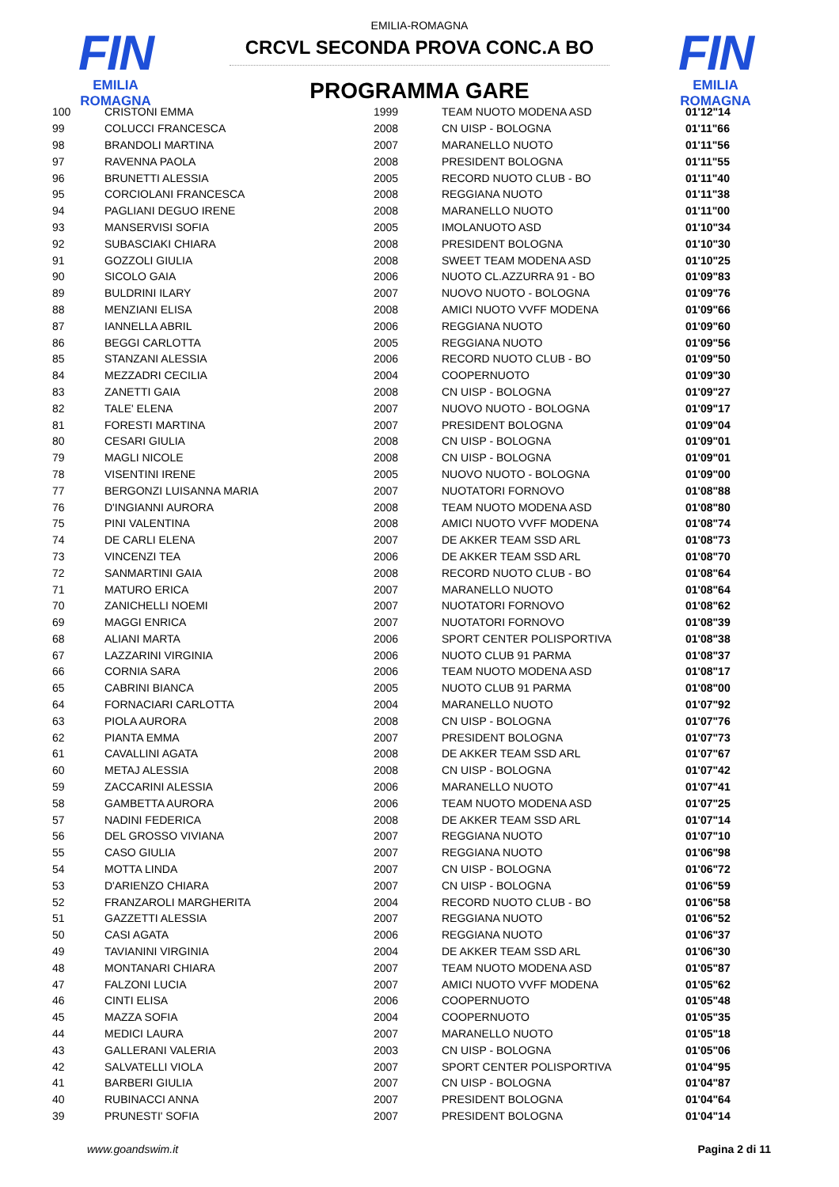FIN
EMILIA ROMAGNA
FIN
EMILIA ROMAGNA
EMILIA-ROMAGNA
CRCVL SECONDA PROVA CONC.A BO
PROGRAMMA GARE
| 100 | CRISTONI EMMA | 1999 | TEAM NUOTO MODENA ASD | 01'12"14 |
| 99 | COLUCCI FRANCESCA | 2008 | CN UISP - BOLOGNA | 01'11"66 |
| 98 | BRANDOLI MARTINA | 2007 | MARANELLO NUOTO | 01'11"56 |
| 97 | RAVENNA PAOLA | 2008 | PRESIDENT BOLOGNA | 01'11"55 |
| 96 | BRUNETTI ALESSIA | 2005 | RECORD NUOTO CLUB - BO | 01'11"40 |
| 95 | CORCIOLANI FRANCESCA | 2008 | REGGIANA NUOTO | 01'11"38 |
| 94 | PAGLIANI DEGUO IRENE | 2008 | MARANELLO NUOTO | 01'11"00 |
| 93 | MANSERVISI SOFIA | 2005 | IMOLANUOTO ASD | 01'10"34 |
| 92 | SUBASCIAKI CHIARA | 2008 | PRESIDENT BOLOGNA | 01'10"30 |
| 91 | GOZZOLI GIULIA | 2008 | SWEET TEAM MODENA ASD | 01'10"25 |
| 90 | SICOLO GAIA | 2006 | NUOTO CL.AZZURRA 91 - BO | 01'09"83 |
| 89 | BULDRINI ILARY | 2007 | NUOVO NUOTO - BOLOGNA | 01'09"76 |
| 88 | MENZIANI ELISA | 2008 | AMICI NUOTO VVFF MODENA | 01'09"66 |
| 87 | IANNELLA ABRIL | 2006 | REGGIANA NUOTO | 01'09"60 |
| 86 | BEGGI CARLOTTA | 2005 | REGGIANA NUOTO | 01'09"56 |
| 85 | STANZANI ALESSIA | 2006 | RECORD NUOTO CLUB - BO | 01'09"50 |
| 84 | MEZZADRI CECILIA | 2004 | COOPERNUOTO | 01'09"30 |
| 83 | ZANETTI GAIA | 2008 | CN UISP - BOLOGNA | 01'09"27 |
| 82 | TALE' ELENA | 2007 | NUOVO NUOTO - BOLOGNA | 01'09"17 |
| 81 | FORESTI MARTINA | 2007 | PRESIDENT BOLOGNA | 01'09"04 |
| 80 | CESARI GIULIA | 2008 | CN UISP - BOLOGNA | 01'09"01 |
| 79 | MAGLI NICOLE | 2008 | CN UISP - BOLOGNA | 01'09"01 |
| 78 | VISENTINI IRENE | 2005 | NUOVO NUOTO - BOLOGNA | 01'09"00 |
| 77 | BERGONZI LUISANNA MARIA | 2007 | NUOTATORI FORNOVO | 01'08"88 |
| 76 | D'INGIANNI AURORA | 2008 | TEAM NUOTO MODENA ASD | 01'08"80 |
| 75 | PINI VALENTINA | 2008 | AMICI NUOTO VVFF MODENA | 01'08"74 |
| 74 | DE CARLI ELENA | 2007 | DE AKKER TEAM SSD ARL | 01'08"73 |
| 73 | VINCENZI TEA | 2006 | DE AKKER TEAM SSD ARL | 01'08"70 |
| 72 | SANMARTINI GAIA | 2008 | RECORD NUOTO CLUB - BO | 01'08"64 |
| 71 | MATURO ERICA | 2007 | MARANELLO NUOTO | 01'08"64 |
| 70 | ZANICHELLI NOEMI | 2007 | NUOTATORI FORNOVO | 01'08"62 |
| 69 | MAGGI ENRICA | 2007 | NUOTATORI FORNOVO | 01'08"39 |
| 68 | ALIANI MARTA | 2006 | SPORT CENTER POLISPORTIVA | 01'08"38 |
| 67 | LAZZARINI VIRGINIA | 2006 | NUOTO CLUB 91 PARMA | 01'08"37 |
| 66 | CORNIA SARA | 2006 | TEAM NUOTO MODENA ASD | 01'08"17 |
| 65 | CABRINI BIANCA | 2005 | NUOTO CLUB 91 PARMA | 01'08"00 |
| 64 | FORNACIARI CARLOTTA | 2004 | MARANELLO NUOTO | 01'07"92 |
| 63 | PIOLA AURORA | 2008 | CN UISP - BOLOGNA | 01'07"76 |
| 62 | PIANTA EMMA | 2007 | PRESIDENT BOLOGNA | 01'07"73 |
| 61 | CAVALLINI AGATA | 2008 | DE AKKER TEAM SSD ARL | 01'07"67 |
| 60 | METAJ ALESSIA | 2008 | CN UISP - BOLOGNA | 01'07"42 |
| 59 | ZACCARINI ALESSIA | 2006 | MARANELLO NUOTO | 01'07"41 |
| 58 | GAMBETTA AURORA | 2006 | TEAM NUOTO MODENA ASD | 01'07"25 |
| 57 | NADINI FEDERICA | 2008 | DE AKKER TEAM SSD ARL | 01'07"14 |
| 56 | DEL GROSSO VIVIANA | 2007 | REGGIANA NUOTO | 01'07"10 |
| 55 | CASO GIULIA | 2007 | REGGIANA NUOTO | 01'06"98 |
| 54 | MOTTA LINDA | 2007 | CN UISP - BOLOGNA | 01'06"72 |
| 53 | D'ARIENZO CHIARA | 2007 | CN UISP - BOLOGNA | 01'06"59 |
| 52 | FRANZAROLI MARGHERITA | 2004 | RECORD NUOTO CLUB - BO | 01'06"58 |
| 51 | GAZZETTI ALESSIA | 2007 | REGGIANA NUOTO | 01'06"52 |
| 50 | CASI AGATA | 2006 | REGGIANA NUOTO | 01'06"37 |
| 49 | TAVIANINI VIRGINIA | 2004 | DE AKKER TEAM SSD ARL | 01'06"30 |
| 48 | MONTANARI CHIARA | 2007 | TEAM NUOTO MODENA ASD | 01'05"87 |
| 47 | FALZONI LUCIA | 2007 | AMICI NUOTO VVFF MODENA | 01'05"62 |
| 46 | CINTI ELISA | 2006 | COOPERNUOTO | 01'05"48 |
| 45 | MAZZA SOFIA | 2004 | COOPERNUOTO | 01'05"35 |
| 44 | MEDICI LAURA | 2007 | MARANELLO NUOTO | 01'05"18 |
| 43 | GALLERANI VALERIA | 2003 | CN UISP - BOLOGNA | 01'05"06 |
| 42 | SALVATELLI VIOLA | 2007 | SPORT CENTER POLISPORTIVA | 01'04"95 |
| 41 | BARBERI GIULIA | 2007 | CN UISP - BOLOGNA | 01'04"87 |
| 40 | RUBINACCI ANNA | 2007 | PRESIDENT BOLOGNA | 01'04"64 |
| 39 | PRUNESTI' SOFIA | 2007 | PRESIDENT BOLOGNA | 01'04"14 |
www.goandswim.it Pagina 2 di 11